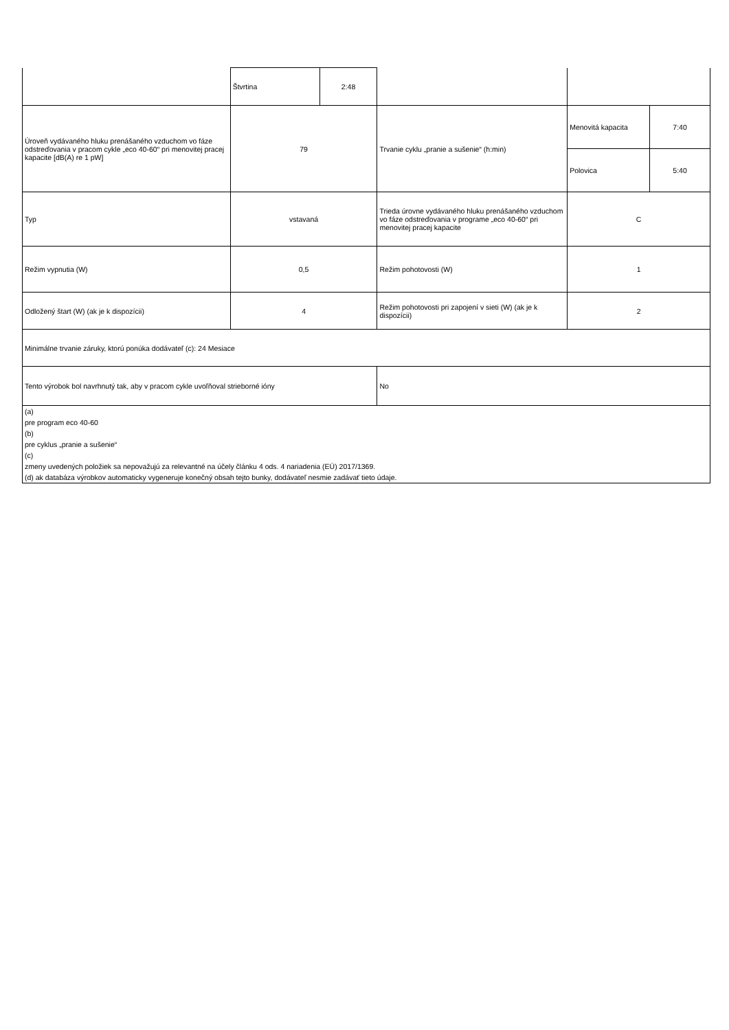| | Štvrtina | 2:48 | | | |
| Úroveň vydávaného hluku prenášaného vzduchom vo fáze odstreďovania v pracom cykle „eco 40-60“ pri menovitej pracej kapacite [dB(A) re 1 pW] | 79 | | Trvanie cyklu „pranie a sušenie“ (h:min) | Menovitá kapacita | 7:40 |
| | | | | Polovica | 5:40 |
| Typ | vstavaná | | Trieda úrovne vydávaného hluku prenášaného vzduchom vo fáze odstreďovania v programe „eco 40-60“ pri menovitej pracej kapacite | C | |
| Režim vypnutia (W) | 0,5 | | Režim pohotovosti (W) | 1 | |
| Odložený štart (W) (ak je k dispozícii) | 4 | | Režim pohotovosti pri zapojení v sieti (W) (ak je k dispozícii) | 2 | |
| Minimálne trvanie záruky, ktorú ponúka dodávateľ (c): 24 Mesiace | | | | | |
| Tento výrobok bol navrhnutý tak, aby v pracom cykle uvoľňoval strieborné ióny | | | No | | |
| (a) pre program eco 40-60 (b) pre cyklus „pranie a sušenie“ (c) zmeny uvedených položiek sa nepovažujú za relevantné na účely článku 4 ods. 4 nariadenia (EÚ) 2017/1369. (d) ak databáza výrobkov automaticky vygeneruje konečný obsah tejto bunky, dodávateľ nesmie zadávať tieto údaje. | | | | | |